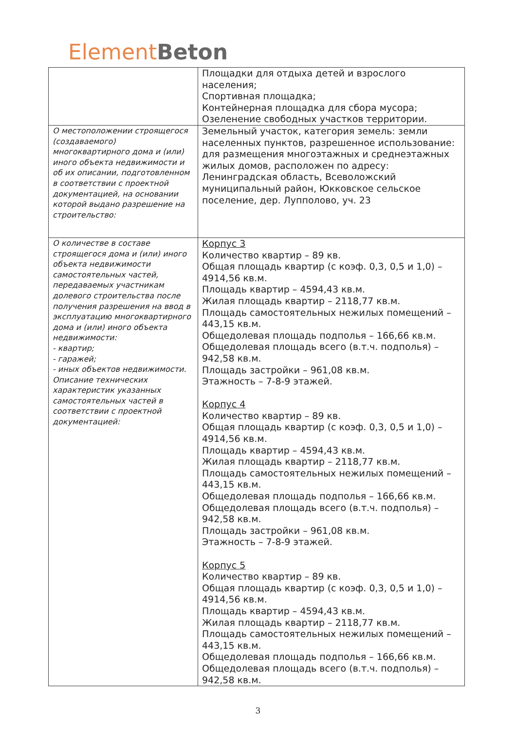Element Beton
| | Площадки для отдыха детей и взрослого населения; Спортивная площадка; Контейнерная площадка для сбора мусора; Озеленение свободных участков территории. |
| О местоположении строящегося (создаваемого) многоквартирного дома и (или) иного объекта недвижимости и об их описании, подготовленном в соответствии с проектной документацией, на основании которой выдано разрешение на строительство: | Земельный участок, категория земель: земли населенных пунктов, разрешенное использование: для размещения многоэтажных и среднеэтажных жилых домов, расположен по адресу: Ленинградская область, Всеволожский муниципальный район, Юкковское сельское поселение, дер. Лупполово, уч. 23 |
| О количестве в составе строящегося дома и (или) иного объекта недвижимости самостоятельных частей, передаваемых участникам долевого строительства после получения разрешения на ввод в эксплуатацию многоквартирного дома и (или) иного объекта недвижимости: - квартир; - гаражей; - иных объектов недвижимости. Описание технических характеристик указанных самостоятельных частей в соответствии с проектной документацией: | Корпус 3 Количество квартир – 89 кв. Общая площадь квартир (с коэф. 0,3, 0,5 и 1,0) – 4914,56 кв.м. Площадь квартир – 4594,43 кв.м. Жилая площадь квартир – 2118,77 кв.м. Площадь самостоятельных нежилых помещений – 443,15 кв.м. Общедолевая площадь подполья – 166,66 кв.м. Общедолевая площадь всего (в.т.ч. подполья) – 942,58 кв.м. Площадь застройки – 961,08 кв.м. Этажность – 7-8-9 этажей. Корпус 4 Количество квартир – 89 кв. Общая площадь квартир (с коэф. 0,3, 0,5 и 1,0) – 4914,56 кв.м. Площадь квартир – 4594,43 кв.м. Жилая площадь квартир – 2118,77 кв.м. Площадь самостоятельных нежилых помещений – 443,15 кв.м. Общедолевая площадь подполья – 166,66 кв.м. Общедолевая площадь всего (в.т.ч. подполья) – 942,58 кв.м. Площадь застройки – 961,08 кв.м. Этажность – 7-8-9 этажей. Корпус 5 Количество квартир – 89 кв. Общая площадь квартир (с коэф. 0,3, 0,5 и 1,0) – 4914,56 кв.м. Площадь квартир – 4594,43 кв.м. Жилая площадь квартир – 2118,77 кв.м. Площадь самостоятельных нежилых помещений – 443,15 кв.м. Общедолевая площадь подполья – 166,66 кв.м. Общедолевая площадь всего (в.т.ч. подполья) – 942,58 кв.м. |
3